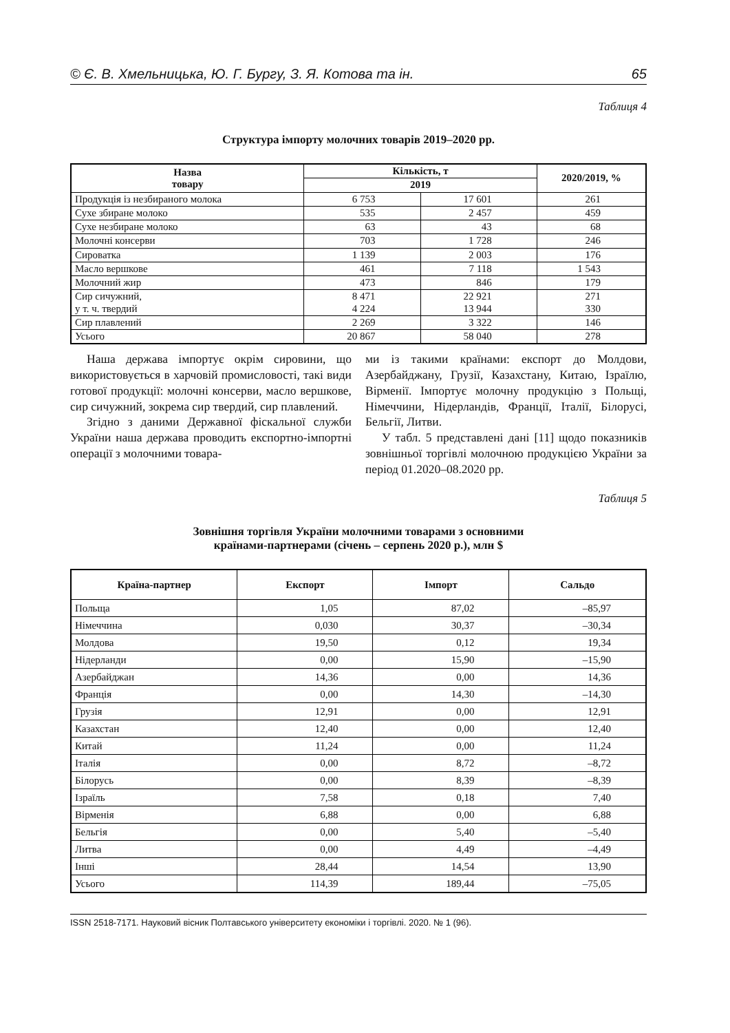© Є. В. Хмельницька, Ю. Г. Бургу, З. Я. Котова та ін. 65
Таблиця 4
Структура імпорту молочних товарів 2019–2020 рр.
| Назва товару | Кількість, т | | 2020/2019, % |
| --- | --- | --- | --- |
| | 2019 | | |
| Продукція із незбираного молока | 6 753 | 17 601 | 261 |
| Сухе збиране молоко | 535 | 2 457 | 459 |
| Сухе незбиране молоко | 63 | 43 | 68 |
| Молочні консерви | 703 | 1 728 | 246 |
| Сироватка | 1 139 | 2 003 | 176 |
| Масло вершкове | 461 | 7 118 | 1 543 |
| Молочний жир | 473 | 846 | 179 |
| Сир сичужний, у т. ч. твердий | 8 471 4 224 | 22 921 13 944 | 271 330 |
| Сир плавлений | 2 269 | 3 322 | 146 |
| Усього | 20 867 | 58 040 | 278 |
Наша держава імпортує окрім сировини, що використовується в харчовій промисловості, такі види готової продукції: молочні консерви, масло вершкове, сир сичужний, зокрема сир твердий, сир плавлений.
Згідно з даними Державної фіскальної служби України наша держава проводить експортно-імпортні операції з молочними товара-
ми із такими країнами: експорт до Молдови, Азербайджану, Грузії, Казахстану, Китаю, Ізраїлю, Вірменії. Імпортує молочну продукцію з Польщі, Німеччини, Нідерландів, Франції, Італії, Білорусі, Бельгії, Литви.
У табл. 5 представлені дані [11] щодо показників зовнішньої торгівлі молочною продукцією України за період 01.2020–08.2020 рр.
Таблиця 5
Зовнішня торгівля України молочними товарами з основними
країнами-партнерами (січень – серпень 2020 р.), млн $
| Країна-партнер | Експорт | Імпорт | Сальдо |
| --- | --- | --- | --- |
| Польща | 1,05 | 87,02 | –85,97 |
| Німеччина | 0,030 | 30,37 | –30,34 |
| Молдова | 19,50 | 0,12 | 19,34 |
| Нідерланди | 0,00 | 15,90 | –15,90 |
| Азербайджан | 14,36 | 0,00 | 14,36 |
| Франція | 0,00 | 14,30 | –14,30 |
| Грузія | 12,91 | 0,00 | 12,91 |
| Казахстан | 12,40 | 0,00 | 12,40 |
| Китай | 11,24 | 0,00 | 11,24 |
| Італія | 0,00 | 8,72 | –8,72 |
| Білорусь | 0,00 | 8,39 | –8,39 |
| Ізраїль | 7,58 | 0,18 | 7,40 |
| Вірменія | 6,88 | 0,00 | 6,88 |
| Бельгія | 0,00 | 5,40 | –5,40 |
| Литва | 0,00 | 4,49 | –4,49 |
| Інші | 28,44 | 14,54 | 13,90 |
| Усього | 114,39 | 189,44 | –75,05 |
ISSN 2518-7171. Науковий вісник Полтавського університету економіки і торгівлі. 2020. № 1 (96).